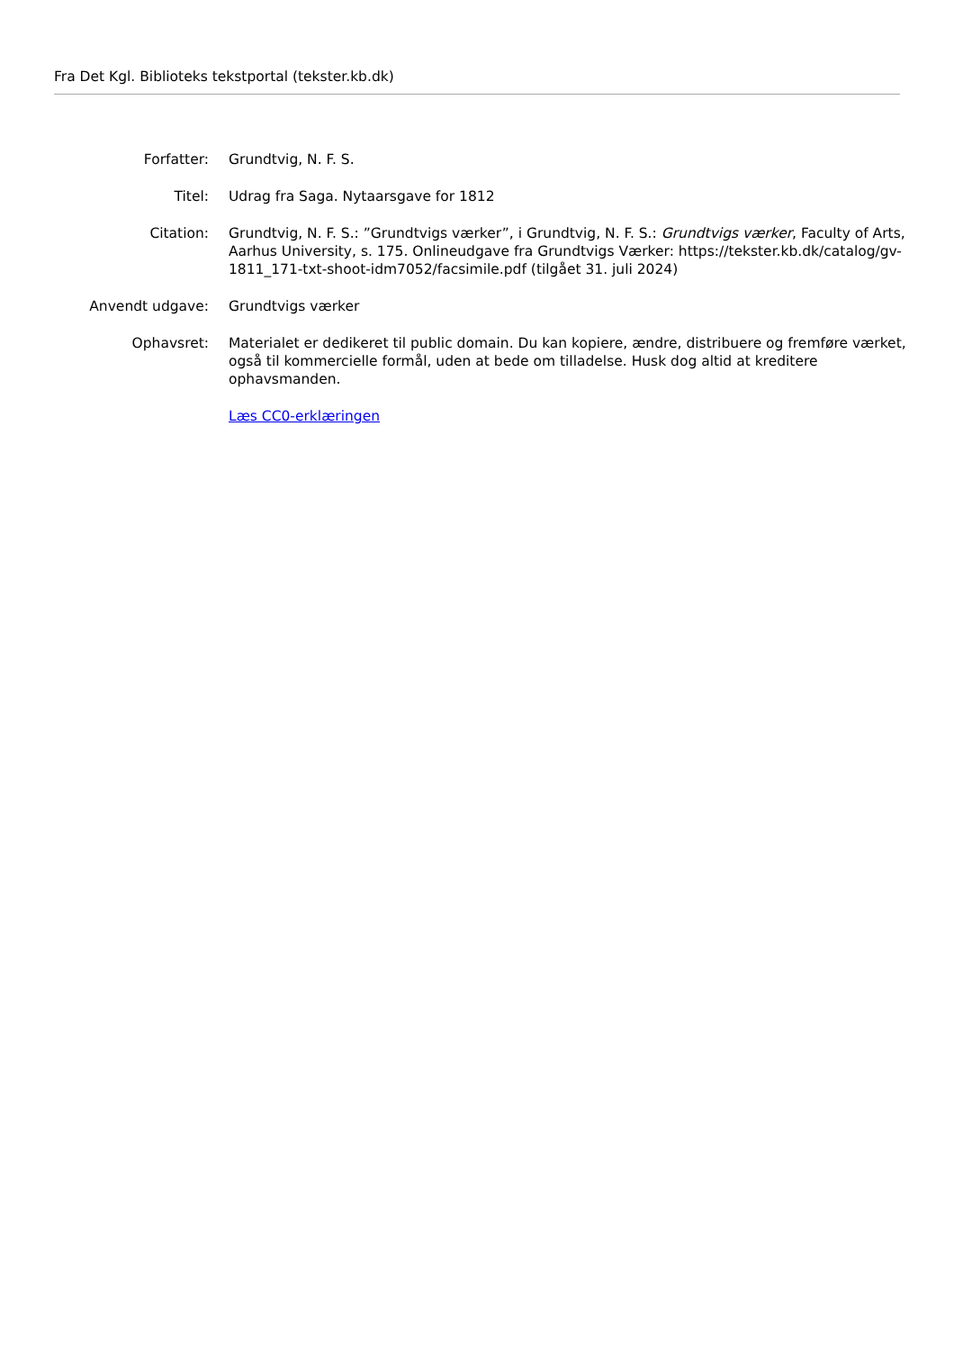Fra Det Kgl. Biblioteks tekstportal (tekster.kb.dk)
| Forfatter: | Grundtvig, N. F. S. |
| Titel: | Udrag fra Saga. Nytaarsgave for 1812 |
| Citation: | Grundtvig, N. F. S.: ”Grundtvigs værker”, i Grundtvig, N. F. S.: Grundtvigs værker , Faculty of Arts, Aarhus University, s. 175. Onlineudgave fra Grundtvigs Værker: https://tekster.kb.dk/catalog/gv-1811_171-txt-shoot-idm7052/facsimile.pdf (tilgået 31. juli 2024) |
| Anvendt udgave: | Grundtvigs værker |
| Ophavsret: | Materialet er dedikeret til public domain. Du kan kopiere, ændre, distribuere og fremføre værket, også til kommercielle formål, uden at bede om tilladelse. Husk dog altid at kreditere ophavsmanden. |
| | Læs CC0-erklæringen |